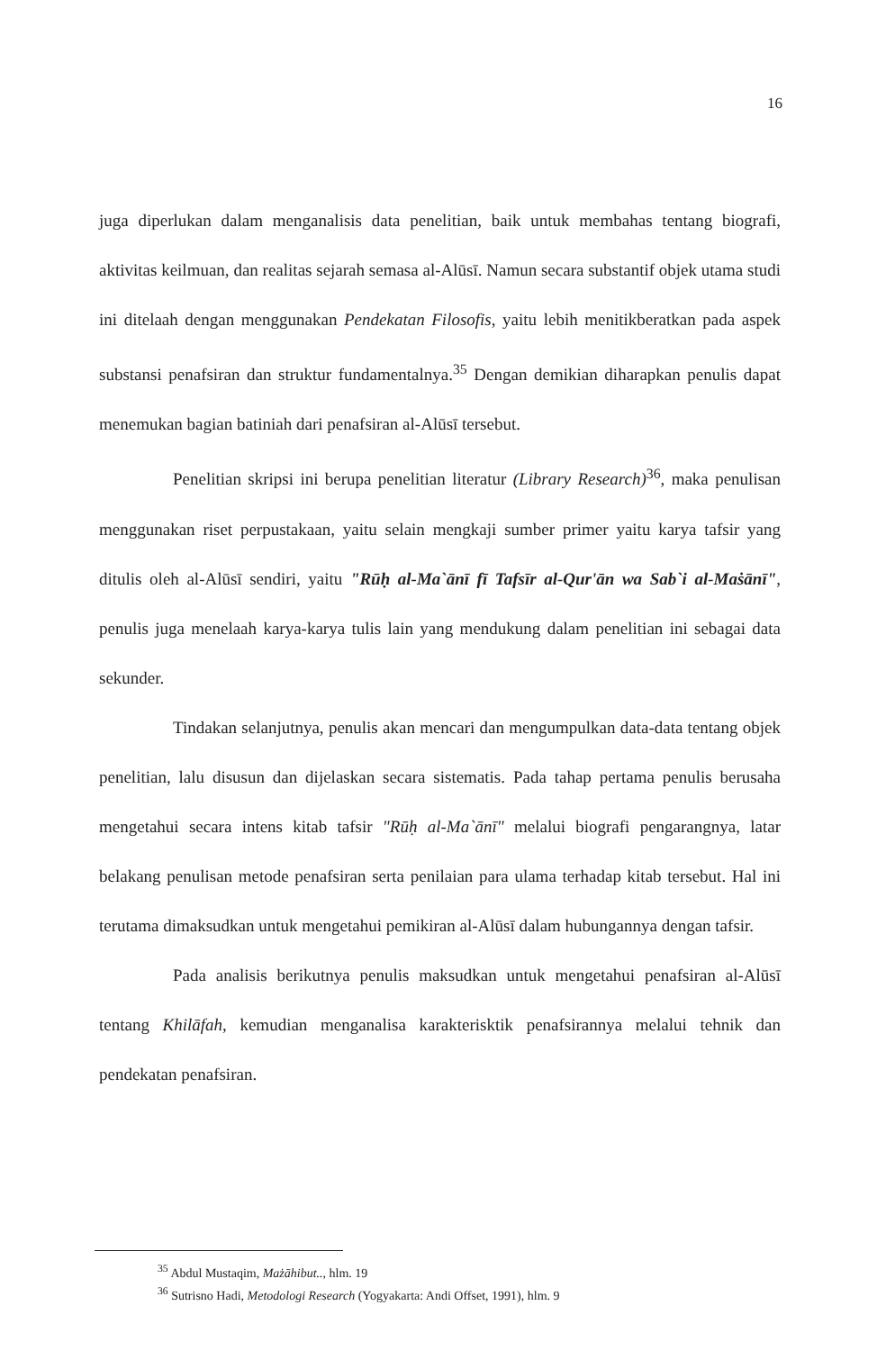16
juga diperlukan dalam menganalisis data penelitian, baik untuk membahas tentang biografi, aktivitas keilmuan, dan realitas sejarah semasa al-Alūsī. Namun secara substantif objek utama studi ini ditelaah dengan menggunakan Pendekatan Filosofis, yaitu lebih menitikberatkan pada aspek substansi penafsiran dan struktur fundamentalnya.<sup>35</sup> Dengan demikian diharapkan penulis dapat menemukan bagian batiniah dari penafsiran al-Alūsī tersebut.
Penelitian skripsi ini berupa penelitian literatur (Library Research)<sup>36</sup>, maka penulisan menggunakan riset perpustakaan, yaitu selain mengkaji sumber primer yaitu karya tafsir yang ditulis oleh al-Alūsī sendiri, yaitu "Rūḥ al-Ma`ānī fī Tafsīr al-Qur'ān wa Sab`i al-Maṡānī", penulis juga menelaah karya-karya tulis lain yang mendukung dalam penelitian ini sebagai data sekunder.
Tindakan selanjutnya, penulis akan mencari dan mengumpulkan data-data tentang objek penelitian, lalu disusun dan dijelaskan secara sistematis. Pada tahap pertama penulis berusaha mengetahui secara intens kitab tafsir "Rūḥ al-Ma`ānī" melalui biografi pengarangnya, latar belakang penulisan metode penafsiran serta penilaian para ulama terhadap kitab tersebut. Hal ini terutama dimaksudkan untuk mengetahui pemikiran al-Alūsī dalam hubungannya dengan tafsir.
Pada analisis berikutnya penulis maksudkan untuk mengetahui penafsiran al-Alūsī tentang Khilāfah, kemudian menganalisa karakterisktik penafsirannya melalui tehnik dan pendekatan penafsiran.
<sup>35</sup> Abdul Mustaqim, Mażāhibut.., hlm. 19
<sup>36</sup> Sutrisno Hadi, Metodologi Research (Yogyakarta: Andi Offset, 1991), hlm. 9